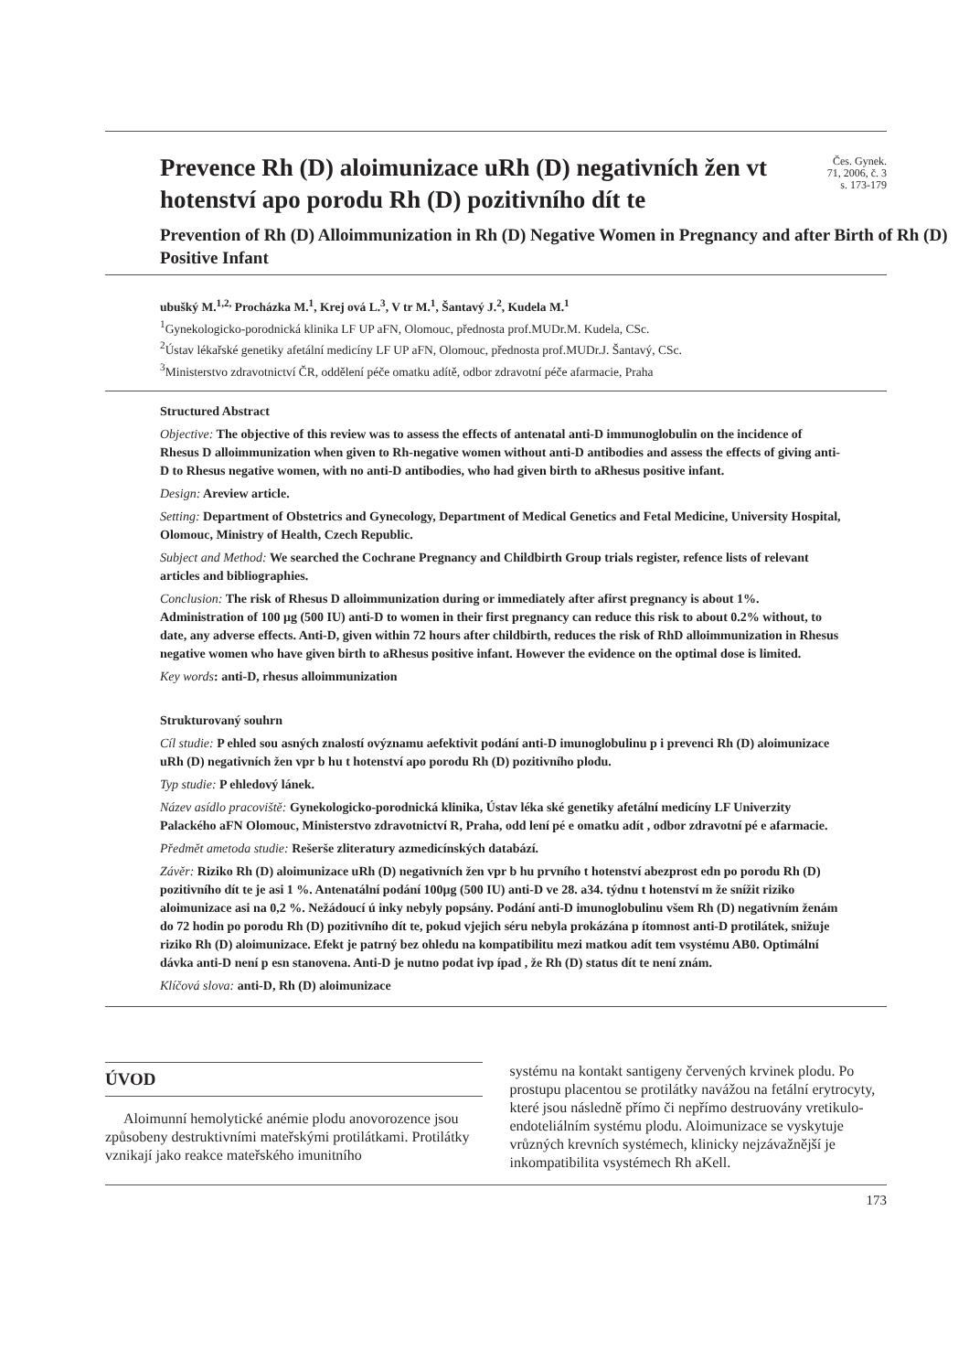Prevence Rh (D) aloimunizace uRh (D) negativních žen vt hotenství apo porodu Rh (D) pozitivního dít te
Čes. Gynek.
71, 2006, č. 3
s. 173-179
Prevention of Rh (D) Alloimmunization in Rh (D) Negative Women in Pregnancy and after Birth of Rh (D) Positive Infant
ubušký M.<sup>1,2,</sup> Procházka M.<sup>1</sup>, Krej ová L.<sup>3</sup>, V tr M.<sup>1</sup>, Šantavý J.<sup>2</sup>, Kudela M.<sup>1</sup>
<sup>1</sup> Gynekologicko-porodnická klinika LF UP aFN, Olomouc, přednosta prof.MUDr.M. Kudela, CSc.
<sup>2</sup> Ústav lékařské genetiky afetální medicíny LF UP aFN, Olomouc, přednosta prof.MUDr.J. Šantavý, CSc.
<sup>3</sup> Ministerstvo zdravotnictví ČR, oddělení péče omatku adítě, odbor zdravotní péče afarmacie, Praha
Structured Abstract
Objective: The objective of this review was to assess the effects of antenatal anti-D immunoglobulin on the incidence of Rhesus D alloimmunization when given to Rh-negative women without anti-D antibodies and assess the effects of giving anti-D to Rhesus negative women, with no anti-D antibodies, who had given birth to aRhesus positive infant.
Design: Areview article.
Setting: Department of Obstetrics and Gynecology, Department of Medical Genetics and Fetal Medicine, University Hospital, Olomouc, Ministry of Health, Czech Republic.
Subject and Method: We searched the Cochrane Pregnancy and Childbirth Group trials register, refence lists of relevant articles and bibliographies.
Conclusion: The risk of Rhesus D alloimmunization during or immediately after afirst pregnancy is about 1%. Administration of 100 μg (500 IU) anti-D to women in their first pregnancy can reduce this risk to about 0.2% without, to date, any adverse effects. Anti-D, given within 72 hours after childbirth, reduces the risk of RhD alloimmunization in Rhesus negative women who have given birth to aRhesus positive infant. However the evidence on the optimal dose is limited.
Key words: anti-D, rhesus alloimmunization
Strukturovaný souhrn
Cíl studie: P ehled sou asných znalostí ovýznamu aefektivit podání anti-D imunoglobulinu p i prevenci Rh (D) aloimunizace uRh (D) negativních žen vpr b hu t hotenství apo porodu Rh (D) pozitivního plodu.
Typ studie: P ehledový lánek.
Název asídlo pracoviště: Gynekologicko-porodnická klinika, Ústav léka ské genetiky afetální medicíny LF Univerzity Palackého aFN Olomouc, Ministerstvo zdravotnictví R, Praha, odd lení pé e omatku adít , odbor zdravotní pé e afarmacie.
Předmět ametoda studie: Rešerše zliteratury azmedicínských databází.
Závěr: Riziko Rh (D) aloimunizace uRh (D) negativních žen vpr b hu prvního t hotenství abezprost edn po porodu Rh (D) pozitivního dít te je asi 1 %. Antenatální podání 100μg (500 IU) anti-D ve 28. a34. týdnu t hotenství m že snížit riziko aloimunizace asi na 0,2 %. Nežádoucí ú inky nebyly popsány. Podání anti-D imunoglobulinu všem Rh (D) negativním ženám do 72 hodin po porodu Rh (D) pozitivního dít te, pokud vjejich séru nebyla prokázána p ítomnost anti-D protilátek, snižuje riziko Rh (D) aloimunizace. Efekt je patrný bez ohledu na kompatibilitu mezi matkou adít tem vsystému AB0. Optimální dávka anti-D není p esn stanovena. Anti-D je nutno podat ivp ípad , že Rh (D) status dít te není znám.
Klíčová slova: anti-D, Rh (D) aloimunizace
ÚVOD
Aloimunní hemolytické anémie plodu anovorozence jsou způsobeny destruktivními mateřskými protilátkami. Protilátky vznikají jako reakce mateřského imunitního
systému na kontakt santigeny červených krvinek plodu. Po prostupu placentou se protilátky navážou na fetální erytrocyty, které jsou následně přímo či nepřímo destruovány vretikulo-endoteliálním systému plodu. Aloimunizace se vyskytuje vrůzných krevních systémech, klinicky nejzávažnější je inkompatibilita vsystémech Rh aKell.
173